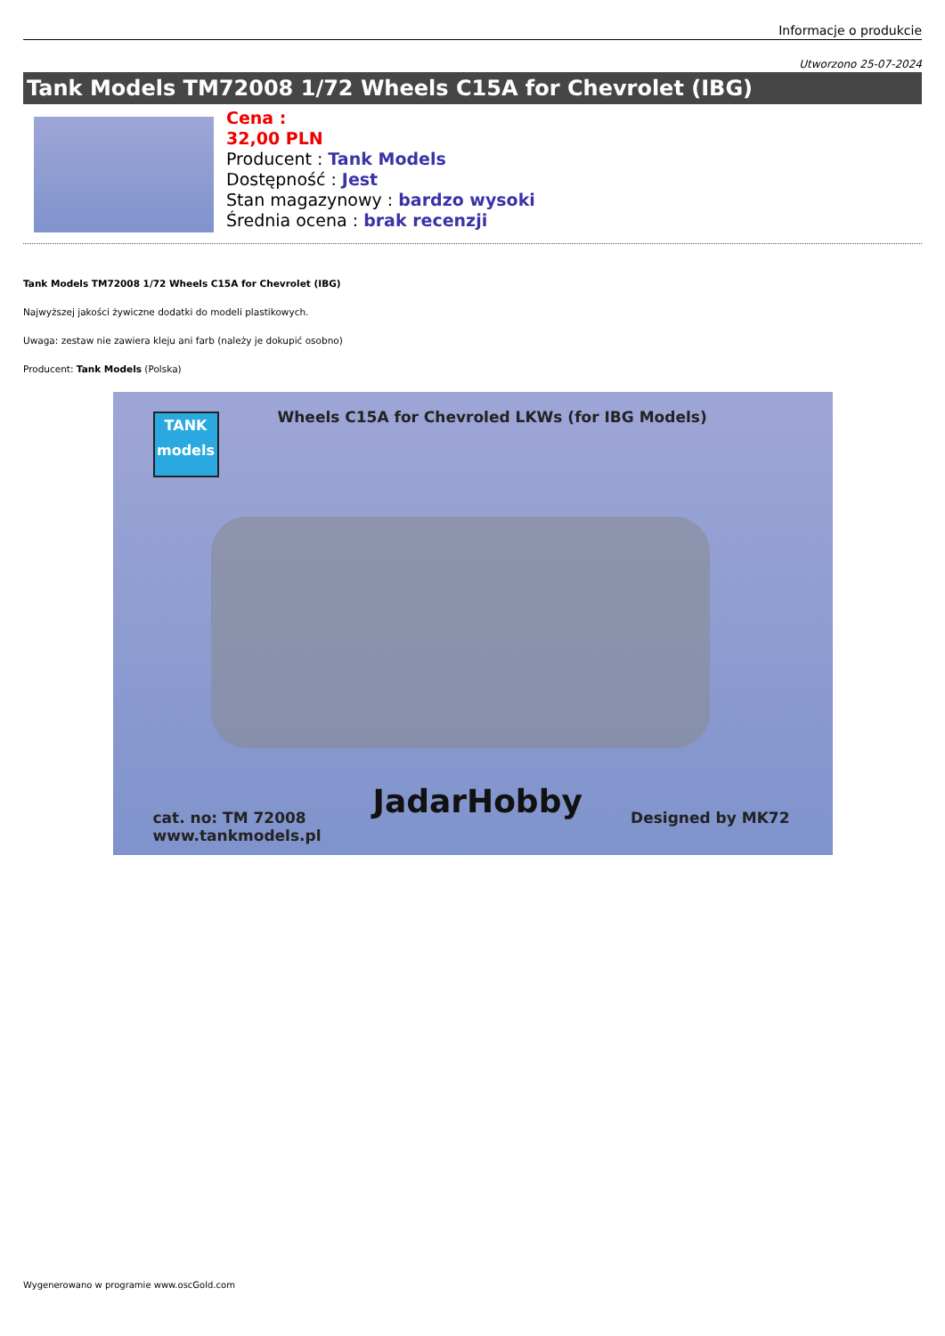Informacje o produkcie
Utworzono 25-07-2024
Tank Models TM72008 1/72 Wheels C15A for Chevrolet (IBG)
Cena :
32,00 PLN
Producent : Tank Models
Dostępność : Jest
Stan magazynowy : bardzo wysoki
Średnia ocena : brak recenzji
Tank Models TM72008 1/72 Wheels C15A for Chevrolet (IBG)
Najwyższej jakości żywiczne dodatki do modeli plastikowych.
Uwaga: zestaw nie zawiera kleju ani farb (należy je dokupić osobno)
Producent: Tank Models (Polska)
TANK
models
Wheels C15A for Chevroled LKWs (for IBG Models)
JadarHobby
cat. no: TM 72008
www.tankmodels.pl
Designed by MK72
Wygenerowano w programie www.oscGold.com